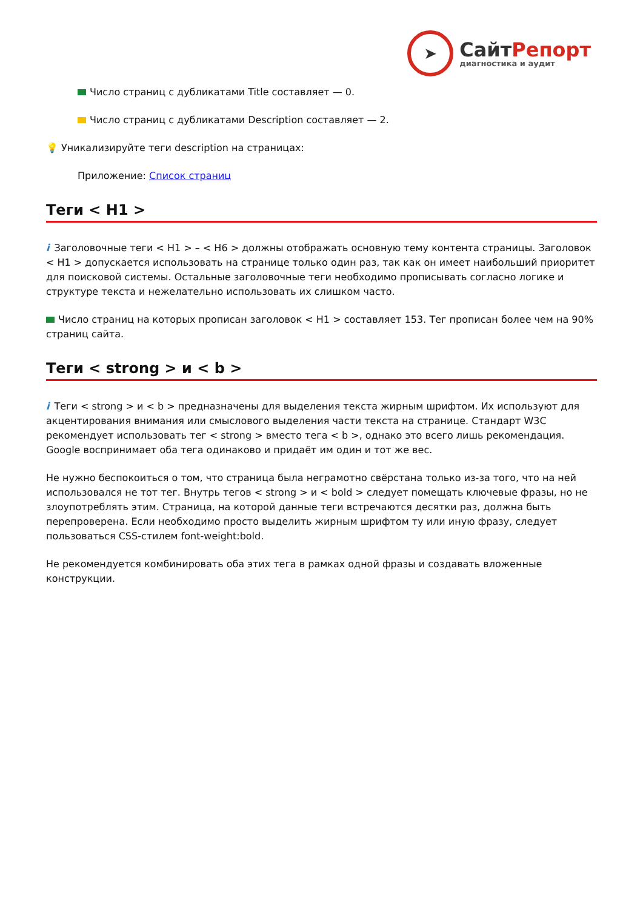➤
СайтРепорт
диагностика и аудит
Число страниц с дубликатами Title составляет — 0.
Число страниц с дубликатами Description составляет — 2.
💡 Уникализируйте теги description на страницах:
Приложение: Список страниц
Теги < H1 >
i Заголовочные теги < H1 > – < H6 > должны отображать основную тему контента страницы. Заголовок < H1 > допускается использовать на странице только один раз, так как он имеет наибольший приоритет для поисковой системы. Остальные заголовочные теги необходимо прописывать согласно логике и структуре текста и нежелательно использовать их слишком часто.
Число страниц на которых прописан заголовок < H1 > составляет 153. Тег прописан более чем на 90% страниц сайта.
Теги < strong > и < b >
i Теги < strong > и < b > предназначены для выделения текста жирным шрифтом. Их используют для акцентирования внимания или смыслового выделения части текста на странице. Стандарт W3C рекомендует использовать тег < strong > вместо тега < b >, однако это всего лишь рекомендация. Google воспринимает оба тега одинаково и придаёт им один и тот же вес.
Не нужно беспокоиться о том, что страница была неграмотно свёрстана только из-за того, что на ней использовался не тот тег. Внутрь тегов < strong > и < bold > следует помещать ключевые фразы, но не злоупотреблять этим. Страница, на которой данные теги встречаются десятки раз, должна быть перепроверена. Если необходимо просто выделить жирным шрифтом ту или иную фразу, следует пользоваться CSS-стилем font-weight:bold.
Не рекомендуется комбинировать оба этих тега в рамках одной фразы и создавать вложенные конструкции.